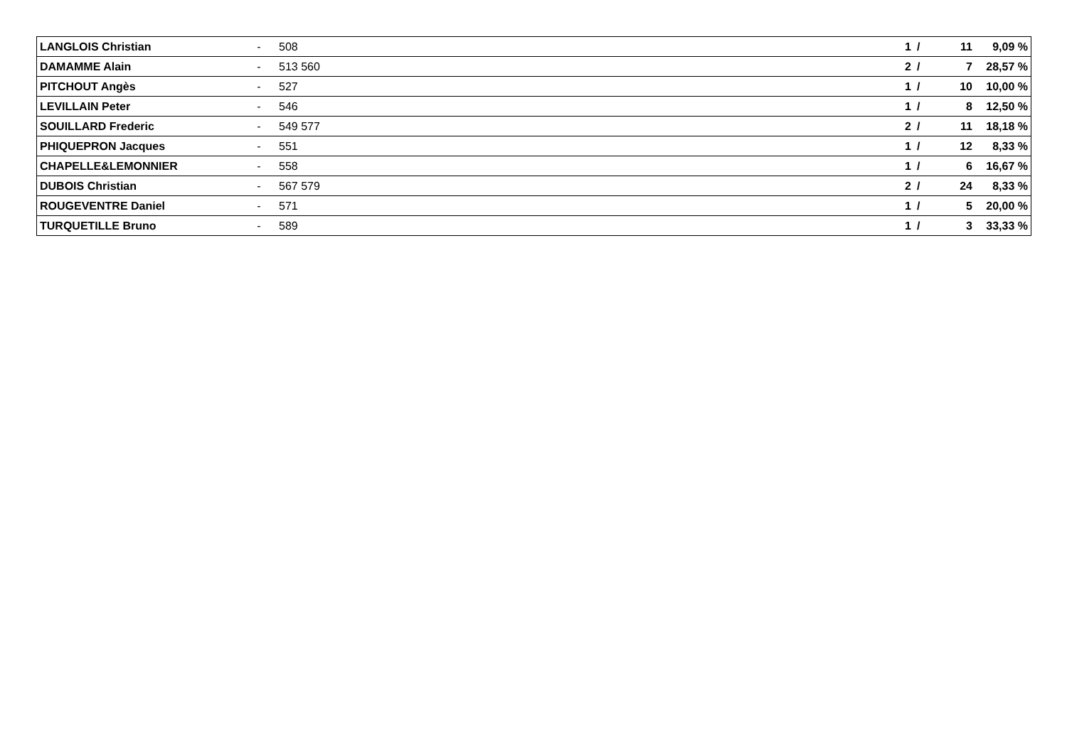| LANGLOIS Christian | - | 508 | 1 | / | 11 | 9,09 % |
| DAMAMME Alain | - | 513 560 | 2 | / | 7 | 28,57 % |
| PITCHOUT Angès | - | 527 | 1 | / | 10 | 10,00 % |
| LEVILLAIN Peter | - | 546 | 1 | / | 8 | 12,50 % |
| SOUILLARD Frederic | - | 549 577 | 2 | / | 11 | 18,18 % |
| PHIQUEPRON Jacques | - | 551 | 1 | / | 12 | 8,33 % |
| CHAPELLE&LEMONNIER | - | 558 | 1 | / | 6 | 16,67 % |
| DUBOIS Christian | - | 567 579 | 2 | / | 24 | 8,33 % |
| ROUGEVENTRE Daniel | - | 571 | 1 | / | 5 | 20,00 % |
| TURQUETILLE Bruno | - | 589 | 1 | / | 3 | 33,33 % |